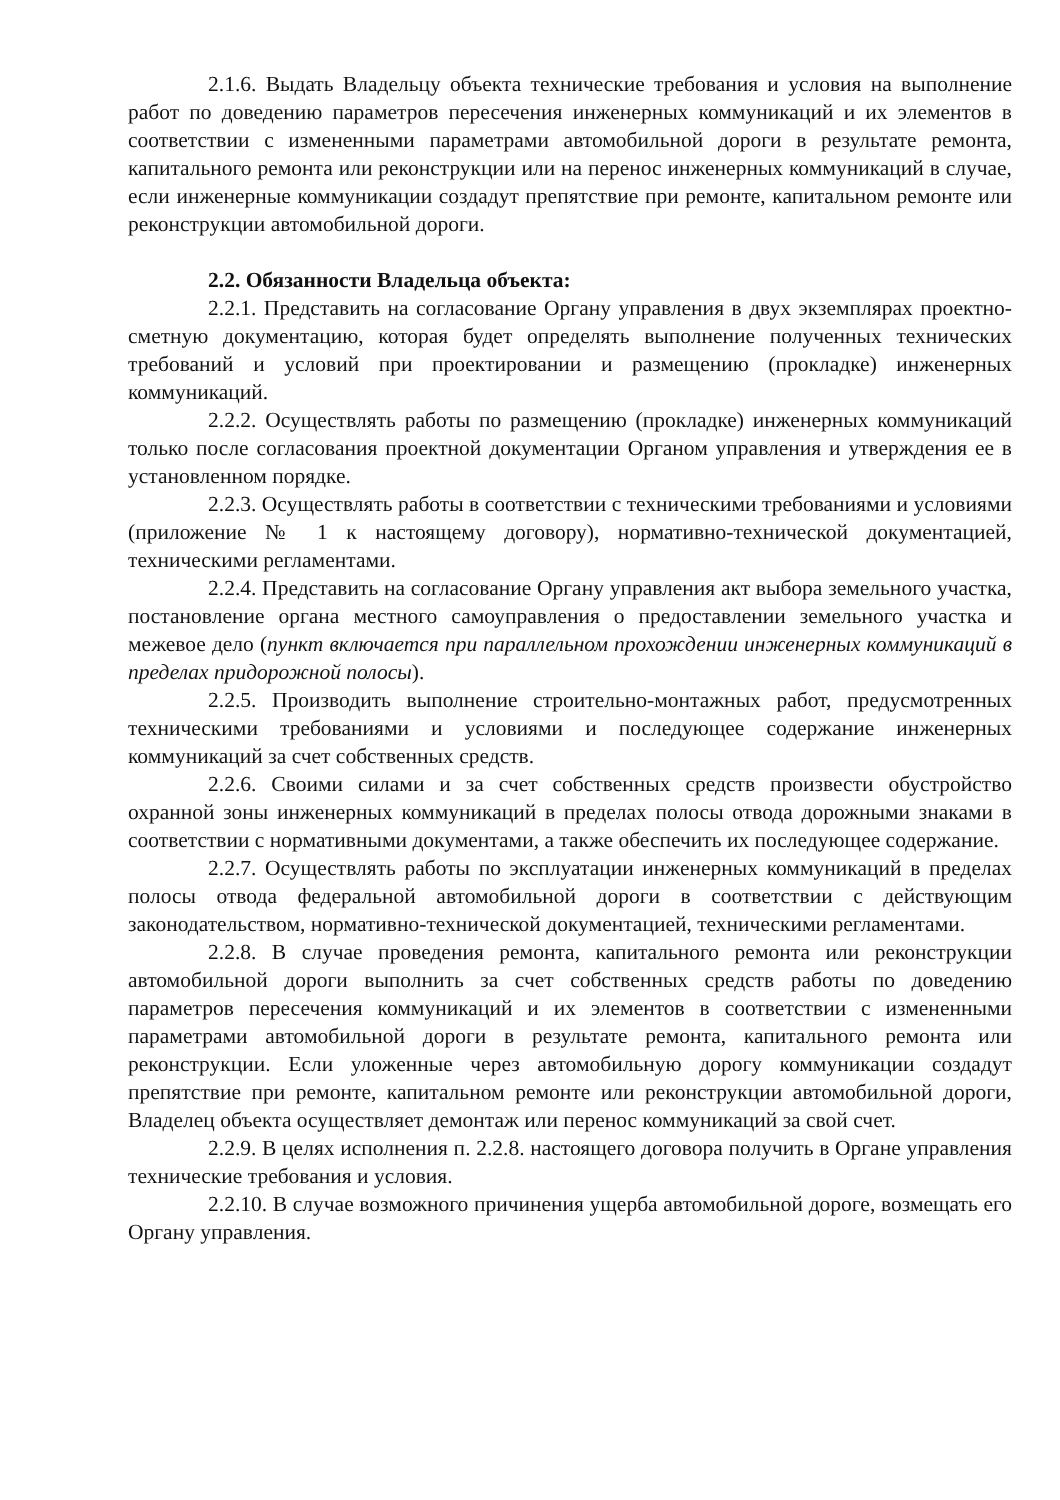2.1.6. Выдать Владельцу объекта технические требования и условия на выполнение работ по доведению параметров пересечения инженерных коммуникаций и их элементов в соответствии с измененными параметрами автомобильной дороги в результате ремонта, капитального ремонта или реконструкции или на перенос инженерных коммуникаций в случае, если инженерные коммуникации создадут препятствие при ремонте, капитальном ремонте или реконструкции автомобильной дороги.
2.2. Обязанности Владельца объекта:
2.2.1. Представить на согласование Органу управления в двух экземплярах проектно-сметную документацию, которая будет определять выполнение полученных технических требований и условий при проектировании и размещению (прокладке) инженерных коммуникаций.
2.2.2. Осуществлять работы по размещению (прокладке) инженерных коммуникаций только после согласования проектной документации Органом управления и утверждения ее в установленном порядке.
2.2.3. Осуществлять работы в соответствии с техническими требованиями и условиями (приложение № 1 к настоящему договору), нормативно-технической документацией, техническими регламентами.
2.2.4. Представить на согласование Органу управления акт выбора земельного участка, постановление органа местного самоуправления о предоставлении земельного участка и межевое дело (пункт включается при параллельном прохождении инженерных коммуникаций в пределах придорожной полосы).
2.2.5. Производить выполнение строительно-монтажных работ, предусмотренных техническими требованиями и условиями и последующее содержание инженерных коммуникаций за счет собственных средств.
2.2.6. Своими силами и за счет собственных средств произвести обустройство охранной зоны инженерных коммуникаций в пределах полосы отвода дорожными знаками в соответствии с нормативными документами, а также обеспечить их последующее содержание.
2.2.7. Осуществлять работы по эксплуатации инженерных коммуникаций в пределах полосы отвода федеральной автомобильной дороги в соответствии с действующим законодательством, нормативно-технической документацией, техническими регламентами.
2.2.8. В случае проведения ремонта, капитального ремонта или реконструкции автомобильной дороги выполнить за счет собственных средств работы по доведению параметров пересечения коммуникаций и их элементов в соответствии с измененными параметрами автомобильной дороги в результате ремонта, капитального ремонта или реконструкции. Если уложенные через автомобильную дорогу коммуникации создадут препятствие при ремонте, капитальном ремонте или реконструкции автомобильной дороги, Владелец объекта осуществляет демонтаж или перенос коммуникаций за свой счет.
2.2.9. В целях исполнения п. 2.2.8. настоящего договора получить в Органе управления технические требования и условия.
2.2.10. В случае возможного причинения ущерба автомобильной дороге, возмещать его Органу управления.